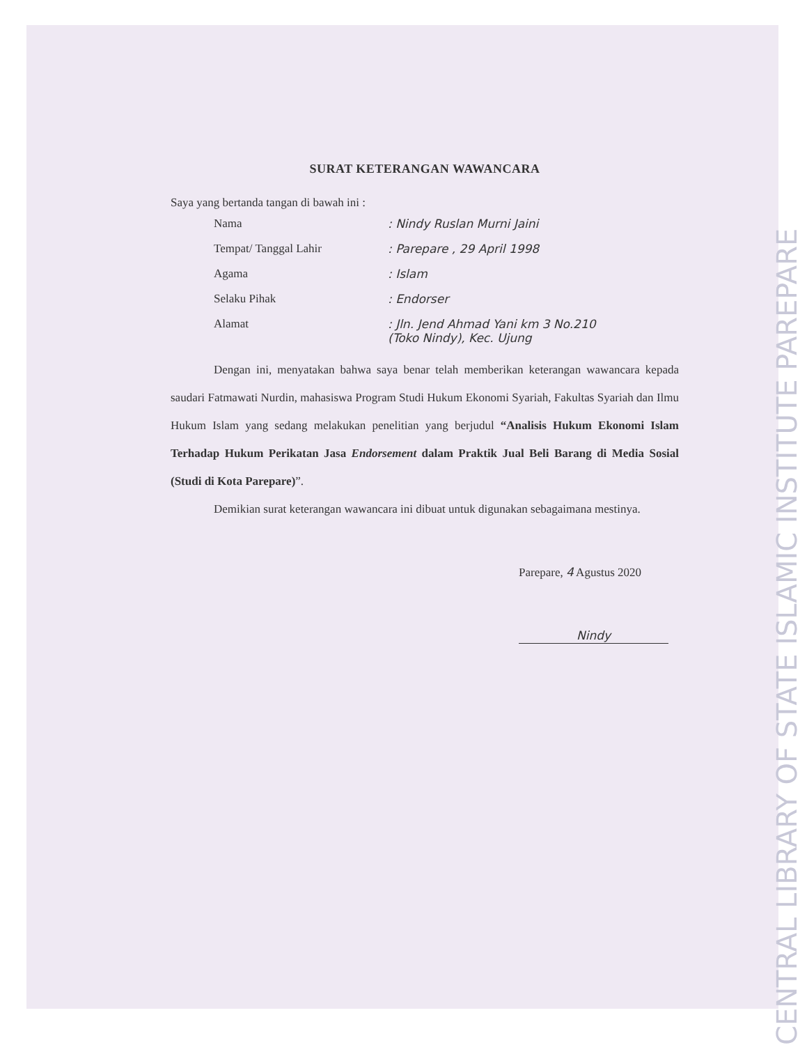SURAT KETERANGAN WAWANCARA
Saya yang bertanda tangan di bawah ini :
Nama: Nindy Ruslan Murni Jaini
Tempat/ Tanggal Lahir: Parepare , 29 April 1998
Agama: Islam
Selaku Pihak: Endorser
Alamat: Jln. Jend Ahmad Yani km 3 No.210
(Toko Nindy), Kec. Ujung
Dengan ini, menyatakan bahwa saya benar telah memberikan keterangan wawancara kepada saudari Fatmawati Nurdin, mahasiswa Program Studi Hukum Ekonomi Syariah, Fakultas Syariah dan Ilmu Hukum Islam yang sedang melakukan penelitian yang berjudul “Analisis Hukum Ekonomi Islam Terhadap Hukum Perikatan Jasa Endorsement dalam Praktik Jual Beli Barang di Media Sosial (Studi di Kota Parepare)”.
Demikian surat keterangan wawancara ini dibuat untuk digunakan sebagaimana mestinya.
Parepare, 4 Agustus 2020
Nindy
CENTRAL LIBRARY OF STATE ISLAMIC INSTITUTE PAREPARE